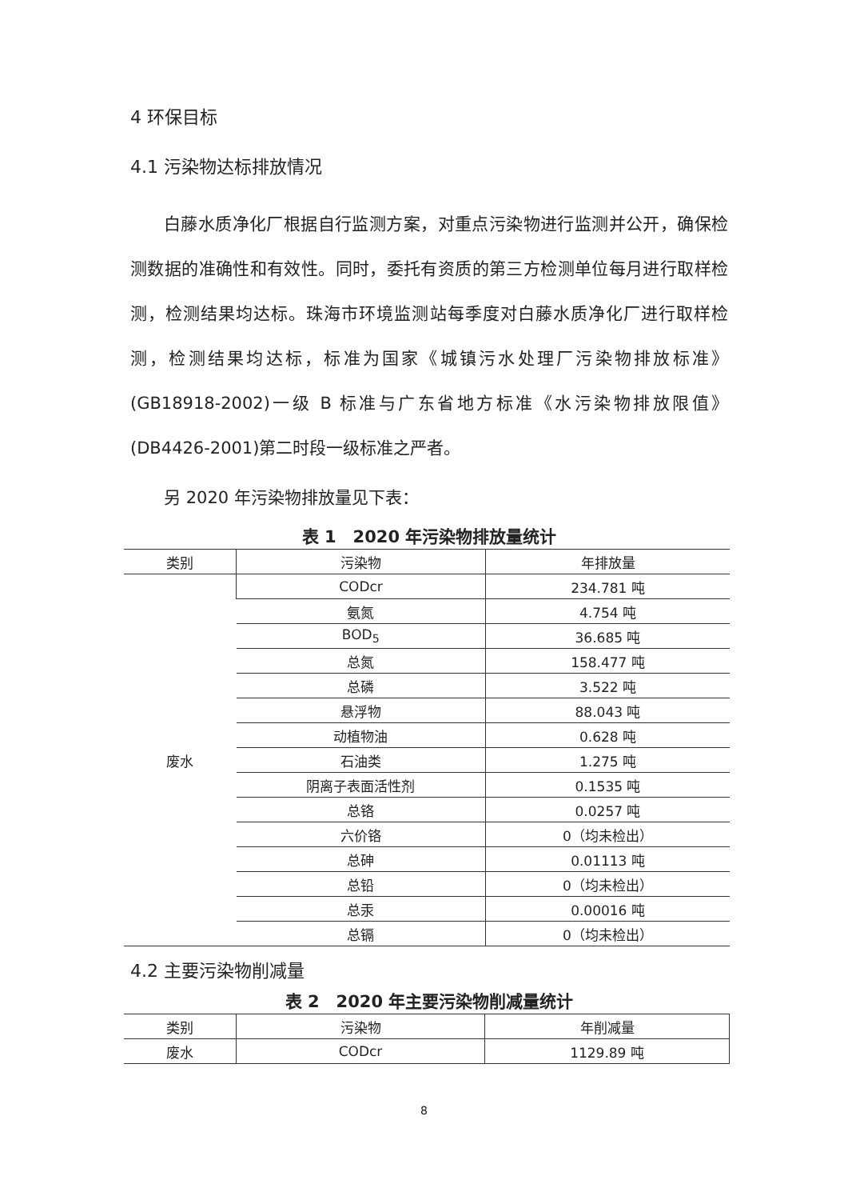4 环保目标
4.1 污染物达标排放情况
白藤水质净化厂根据自行监测方案，对重点污染物进行监测并公开，确保检测数据的准确性和有效性。同时，委托有资质的第三方检测单位每月进行取样检测，检测结果均达标。珠海市环境监测站每季度对白藤水质净化厂进行取样检测，检测结果均达标，标准为国家《城镇污水处理厂污染物排放标准》(GB18918-2002)一级 B 标准与广东省地方标准《水污染物排放限值》(DB4426-2001)第二时段一级标准之严者。
另 2020 年污染物排放量见下表：
表 1　2020 年污染物排放量统计
| 类别 | 污染物 | 年排放量 |
| --- | --- | --- |
| 废水 | CODcr | 234.781 吨 |
| | 氨氮 | 4.754 吨 |
| | BOD<sub>5</sub> | 36.685 吨 |
| | 总氮 | 158.477 吨 |
| | 总磷 | 3.522 吨 |
| | 悬浮物 | 88.043 吨 |
| | 动植物油 | 0.628 吨 |
| | 石油类 | 1.275 吨 |
| | 阴离子表面活性剂 | 0.1535 吨 |
| | 总铬 | 0.0257 吨 |
| | 六价铬 | 0（均未检出） |
| | 总砷 | 0.01113 吨 |
| | 总铅 | 0（均未检出） |
| | 总汞 | 0.00016 吨 |
| | 总镉 | 0（均未检出） |
4.2 主要污染物削减量
表 2　2020 年主要污染物削减量统计
| 类别 | 污染物 | 年削减量 |
| --- | --- | --- |
| 废水 | CODcr | 1129.89 吨 |
8